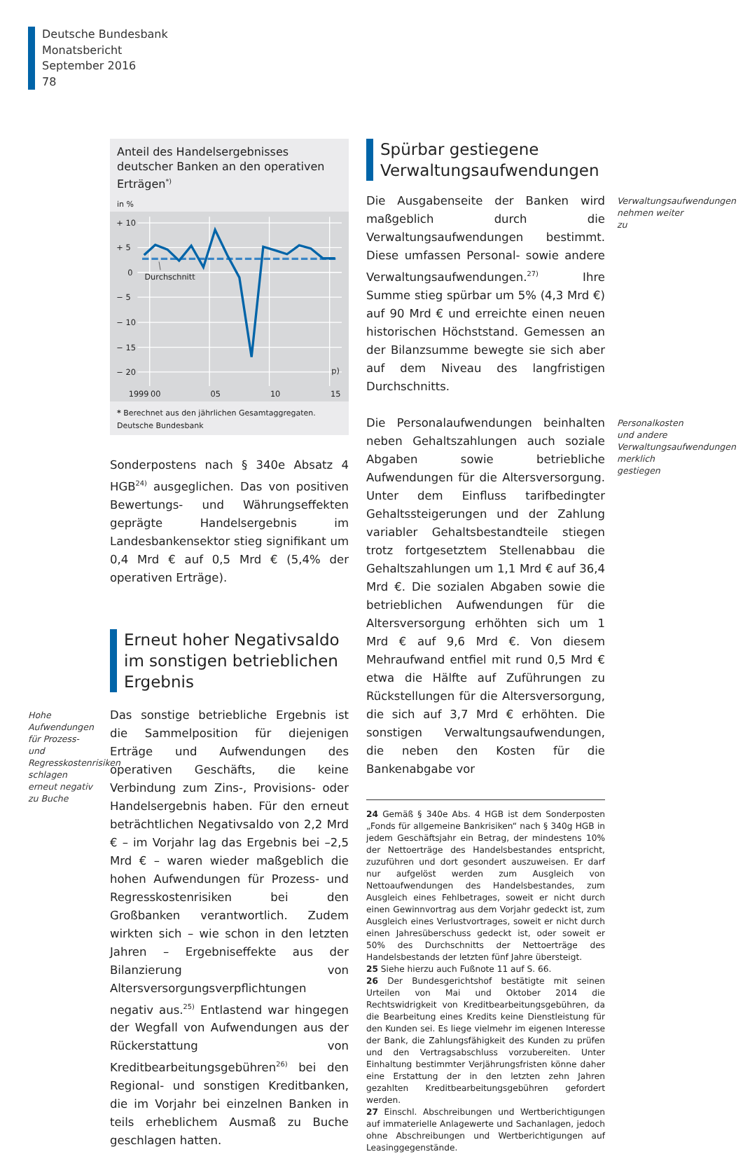Deutsche Bundesbank
Monatsbericht
September 2016
78
Anteil des Handelsergebnisses deutscher Banken an den operativen Erträgen<sup>*)</sup>
in %
+ 10
+ 5
0
− 5
− 10
− 15
− 20
p)
1999
00
05
10
15
Durchschnitt
* Berechnet aus den jährlichen Gesamtaggregaten.
Deutsche Bundesbank
Sonderpostens nach § 340e Absatz 4 HGB<sup>24)</sup> ausgeglichen. Das von positiven Bewertungs- und Währungseffekten geprägte Handelsergebnis im Landesbankensektor stieg signifikant um 0,4 Mrd € auf 0,5 Mrd € (5,4% der operativen Erträge).
Erneut hoher Negativsaldo im sonstigen betrieblichen Ergebnis
Hohe Aufwendungen für Prozess- und Regresskostenrisiken schlagen erneut negativ zu Buche
Das sonstige betriebliche Ergebnis ist die Sammelposition für diejenigen Erträge und Aufwendungen des operativen Geschäfts, die keine Verbindung zum Zins-, Provisions- oder Handelsergebnis haben. Für den erneut beträchtlichen Negativsaldo von 2,2 Mrd € – im Vorjahr lag das Ergebnis bei –2,5 Mrd € – waren wieder maßgeblich die hohen Aufwendungen für Prozess- und Regresskostenrisiken bei den Großbanken verantwortlich. Zudem wirkten sich – wie schon in den letzten Jahren – Ergebniseffekte aus der Bilanzierung von Altersversorgungsverpflichtungen negativ aus.<sup>25)</sup> Entlastend war hingegen der Wegfall von Aufwendungen aus der Rückerstattung von Kreditbearbeitungsgebühren<sup>26)</sup> bei den Regional- und sonstigen Kreditbanken, die im Vorjahr bei einzelnen Banken in teils erheblichem Ausmaß zu Buche geschlagen hatten.
Spürbar gestiegene Verwaltungsaufwendungen
Die Ausgabenseite der Banken wird maßgeblich durch die Verwaltungsaufwendungen bestimmt. Diese umfassen Personal- sowie andere Verwaltungsaufwendungen.<sup>27)</sup> Ihre Summe stieg spürbar um 5% (4,3 Mrd €) auf 90 Mrd € und erreichte einen neuen historischen Höchststand. Gemessen an der Bilanzsumme bewegte sie sich aber auf dem Niveau des langfristigen Durchschnitts.
Verwaltungsaufwendungen nehmen weiter zu
Die Personalaufwendungen beinhalten neben Gehaltszahlungen auch soziale Abgaben sowie betriebliche Aufwendungen für die Altersversorgung. Unter dem Einfluss tarifbedingter Gehaltssteigerungen und der Zahlung variabler Gehaltsbestandteile stiegen trotz fortgesetztem Stellenabbau die Gehaltszahlungen um 1,1 Mrd € auf 36,4 Mrd €. Die sozialen Abgaben sowie die betrieblichen Aufwendungen für die Altersversorgung erhöhten sich um 1 Mrd € auf 9,6 Mrd €. Von diesem Mehraufwand entfiel mit rund 0,5 Mrd € etwa die Hälfte auf Zuführungen zu Rückstellungen für die Altersversorgung, die sich auf 3,7 Mrd € erhöhten. Die sonstigen Verwaltungsaufwendungen, die neben den Kosten für die Bankenabgabe vor
Personalkosten und andere Verwaltungsaufwendungen merklich gestiegen
24 Gemäß § 340e Abs. 4 HGB ist dem Sonderposten „Fonds für allgemeine Bankrisiken“ nach § 340g HGB in jedem Geschäftsjahr ein Betrag, der mindestens 10% der Nettoerträge des Handelsbestandes entspricht, zuzuführen und dort gesondert auszuweisen. Er darf nur aufgelöst werden zum Ausgleich von Nettoaufwendungen des Handelsbestandes, zum Ausgleich eines Fehlbetrages, soweit er nicht durch einen Gewinnvortrag aus dem Vorjahr gedeckt ist, zum Ausgleich eines Verlustvortrages, soweit er nicht durch einen Jahresüberschuss gedeckt ist, oder soweit er 50% des Durchschnitts der Nettoerträge des Handelsbestands der letzten fünf Jahre übersteigt.
25 Siehe hierzu auch Fußnote 11 auf S. 66.
26 Der Bundesgerichtshof bestätigte mit seinen Urteilen von Mai und Oktober 2014 die Rechtswidrigkeit von Kreditbearbeitungsgebühren, da die Bearbeitung eines Kredits keine Dienstleistung für den Kunden sei. Es liege vielmehr im eigenen Interesse der Bank, die Zahlungsfähigkeit des Kunden zu prüfen und den Vertragsabschluss vorzubereiten. Unter Einhaltung bestimmter Verjährungsfristen könne daher eine Erstattung der in den letzten zehn Jahren gezahlten Kreditbearbeitungsgebühren gefordert werden.
27 Einschl. Abschreibungen und Wertberichtigungen auf immaterielle Anlagewerte und Sachanlagen, jedoch ohne Abschreibungen und Wertberichtigungen auf Leasinggegenstände.